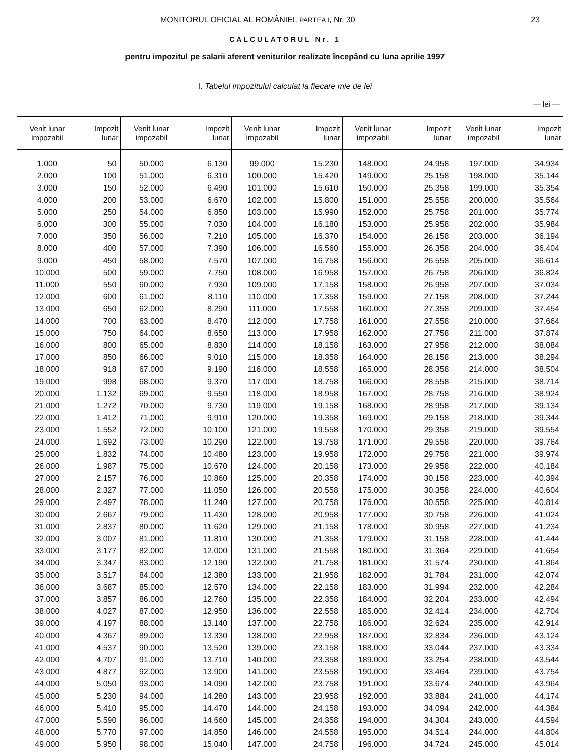MONITORUL OFICIAL AL ROMÂNIEI, PARTEA I, Nr. 30 23
CALCULATORUL Nr. 1
pentru impozitul pe salarii aferent veniturilor realizate începând cu luna aprilie 1997
I. Tabelul impozitului calculat la fiecare mie de lei
— lei —
| Venit lunar impozabil | Impozit lunar | Venit lunar impozabil | Impozit lunar | Venit lunar impozabil | Impozit lunar | Venit lunar impozabil | Impozit lunar | Venit lunar impozabil | Impozit lunar |
| --- | --- | --- | --- | --- | --- | --- | --- | --- | --- |
| 1.000 | 50 | 50.000 | 6.130 | 99.000 | 15.230 | 148.000 | 24.958 | 197.000 | 34.934 |
| 2.000 | 100 | 51.000 | 6.310 | 100.000 | 15.420 | 149.000 | 25.158 | 198.000 | 35.144 |
| 3.000 | 150 | 52.000 | 6.490 | 101.000 | 15.610 | 150.000 | 25.358 | 199.000 | 35.354 |
| 4.000 | 200 | 53.000 | 6.670 | 102.000 | 15.800 | 151.000 | 25.558 | 200.000 | 35.564 |
| 5.000 | 250 | 54.000 | 6.850 | 103.000 | 15.990 | 152.000 | 25.758 | 201.000 | 35.774 |
| 6.000 | 300 | 55.000 | 7.030 | 104.000 | 16.180 | 153.000 | 25.958 | 202.000 | 35.984 |
| 7.000 | 350 | 56.000 | 7.210 | 105.000 | 16.370 | 154.000 | 26.158 | 203.000 | 36.194 |
| 8.000 | 400 | 57.000 | 7.390 | 106.000 | 16.560 | 155.000 | 26.358 | 204.000 | 36.404 |
| 9.000 | 450 | 58.000 | 7.570 | 107.000 | 16.758 | 156.000 | 26.558 | 205.000 | 36.614 |
| 10.000 | 500 | 59.000 | 7.750 | 108.000 | 16.958 | 157.000 | 26.758 | 206.000 | 36.824 |
| 11.000 | 550 | 60.000 | 7.930 | 109.000 | 17.158 | 158.000 | 26.958 | 207.000 | 37.034 |
| 12.000 | 600 | 61.000 | 8.110 | 110.000 | 17.358 | 159.000 | 27.158 | 208.000 | 37.244 |
| 13.000 | 650 | 62.000 | 8.290 | 111.000 | 17.558 | 160.000 | 27.358 | 209.000 | 37.454 |
| 14.000 | 700 | 63.000 | 8.470 | 112.000 | 17.758 | 161.000 | 27.558 | 210.000 | 37.664 |
| 15.000 | 750 | 64.000 | 8.650 | 113.000 | 17.958 | 162.000 | 27.758 | 211.000 | 37.874 |
| 16.000 | 800 | 65.000 | 8.830 | 114.000 | 18.158 | 163.000 | 27.958 | 212.000 | 38.084 |
| 17.000 | 850 | 66.000 | 9.010 | 115.000 | 18.358 | 164.000 | 28.158 | 213.000 | 38.294 |
| 18.000 | 918 | 67.000 | 9.190 | 116.000 | 18.558 | 165.000 | 28.358 | 214.000 | 38.504 |
| 19.000 | 998 | 68.000 | 9.370 | 117.000 | 18.758 | 166.000 | 28.558 | 215.000 | 38.714 |
| 20.000 | 1.132 | 69.000 | 9.550 | 118.000 | 18.958 | 167.000 | 28.758 | 216.000 | 38.924 |
| 21.000 | 1.272 | 70.000 | 9.730 | 119.000 | 19.158 | 168.000 | 28.958 | 217.000 | 39.134 |
| 22.000 | 1.412 | 71.000 | 9.910 | 120.000 | 19.358 | 169.000 | 29.158 | 218.000 | 39.344 |
| 23.000 | 1.552 | 72.000 | 10.100 | 121.000 | 19.558 | 170.000 | 29.358 | 219.000 | 39.554 |
| 24.000 | 1.692 | 73.000 | 10.290 | 122.000 | 19.758 | 171.000 | 29.558 | 220.000 | 39.764 |
| 25.000 | 1.832 | 74.000 | 10.480 | 123.000 | 19.958 | 172.000 | 29.758 | 221.000 | 39.974 |
| 26.000 | 1.987 | 75.000 | 10.670 | 124.000 | 20.158 | 173.000 | 29.958 | 222.000 | 40.184 |
| 27.000 | 2.157 | 76.000 | 10.860 | 125.000 | 20.358 | 174.000 | 30.158 | 223.000 | 40.394 |
| 28.000 | 2.327 | 77.000 | 11.050 | 126.000 | 20.558 | 175.000 | 30.358 | 224.000 | 40.604 |
| 29.000 | 2.497 | 78.000 | 11.240 | 127.000 | 20.758 | 176.000 | 30.558 | 225.000 | 40.814 |
| 30.000 | 2.667 | 79.000 | 11.430 | 128.000 | 20.958 | 177.000 | 30.758 | 226.000 | 41.024 |
| 31.000 | 2.837 | 80.000 | 11.620 | 129.000 | 21.158 | 178.000 | 30.958 | 227.000 | 41.234 |
| 32.000 | 3.007 | 81.000 | 11.810 | 130.000 | 21.358 | 179.000 | 31.158 | 228.000 | 41.444 |
| 33.000 | 3.177 | 82.000 | 12.000 | 131.000 | 21.558 | 180.000 | 31.364 | 229.000 | 41.654 |
| 34.000 | 3.347 | 83.000 | 12.190 | 132.000 | 21.758 | 181.000 | 31.574 | 230.000 | 41.864 |
| 35.000 | 3.517 | 84.000 | 12.380 | 133.000 | 21.958 | 182.000 | 31.784 | 231.000 | 42.074 |
| 36.000 | 3.687 | 85.000 | 12.570 | 134.000 | 22.158 | 183.000 | 31.994 | 232.000 | 42.284 |
| 37.000 | 3.857 | 86.000 | 12.760 | 135.000 | 22.358 | 184.000 | 32.204 | 233.000 | 42.494 |
| 38.000 | 4.027 | 87.000 | 12.950 | 136.000 | 22.558 | 185.000 | 32.414 | 234.000 | 42.704 |
| 39.000 | 4.197 | 88.000 | 13.140 | 137.000 | 22.758 | 186.000 | 32.624 | 235.000 | 42.914 |
| 40.000 | 4.367 | 89.000 | 13.330 | 138.000 | 22.958 | 187.000 | 32.834 | 236.000 | 43.124 |
| 41.000 | 4.537 | 90.000 | 13.520 | 139.000 | 23.158 | 188.000 | 33.044 | 237.000 | 43.334 |
| 42.000 | 4.707 | 91.000 | 13.710 | 140.000 | 23.358 | 189.000 | 33.254 | 238.000 | 43.544 |
| 43.000 | 4.877 | 92.000 | 13.900 | 141.000 | 23.558 | 190.000 | 33.464 | 239.000 | 43.754 |
| 44.000 | 5.050 | 93.000 | 14.090 | 142.000 | 23.758 | 191.000 | 33.674 | 240.000 | 43.964 |
| 45.000 | 5.230 | 94.000 | 14.280 | 143.000 | 23.958 | 192.000 | 33.884 | 241.000 | 44.174 |
| 46.000 | 5.410 | 95.000 | 14.470 | 144.000 | 24.158 | 193.000 | 34.094 | 242.000 | 44.384 |
| 47.000 | 5.590 | 96.000 | 14.660 | 145.000 | 24.358 | 194.000 | 34.304 | 243.000 | 44.594 |
| 48.000 | 5.770 | 97.000 | 14.850 | 146.000 | 24.558 | 195.000 | 34.514 | 244.000 | 44.804 |
| 49.000 | 5.950 | 98.000 | 15.040 | 147.000 | 24.758 | 196.000 | 34.724 | 245.000 | 45.014 |